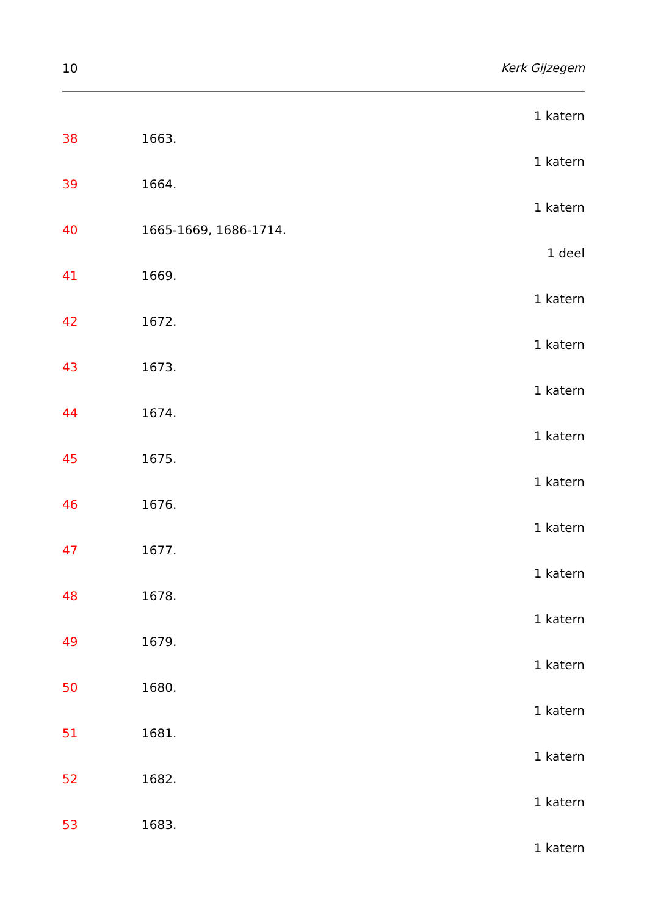10 Kerk Gijzegem
1 katern
38 1663.
1 katern
39 1664.
1 katern
40 1665-1669, 1686-1714.
1 deel
41 1669.
1 katern
42 1672.
1 katern
43 1673.
1 katern
44 1674.
1 katern
45 1675.
1 katern
46 1676.
1 katern
47 1677.
1 katern
48 1678.
1 katern
49 1679.
1 katern
50 1680.
1 katern
51 1681.
1 katern
52 1682.
1 katern
53 1683.
1 katern